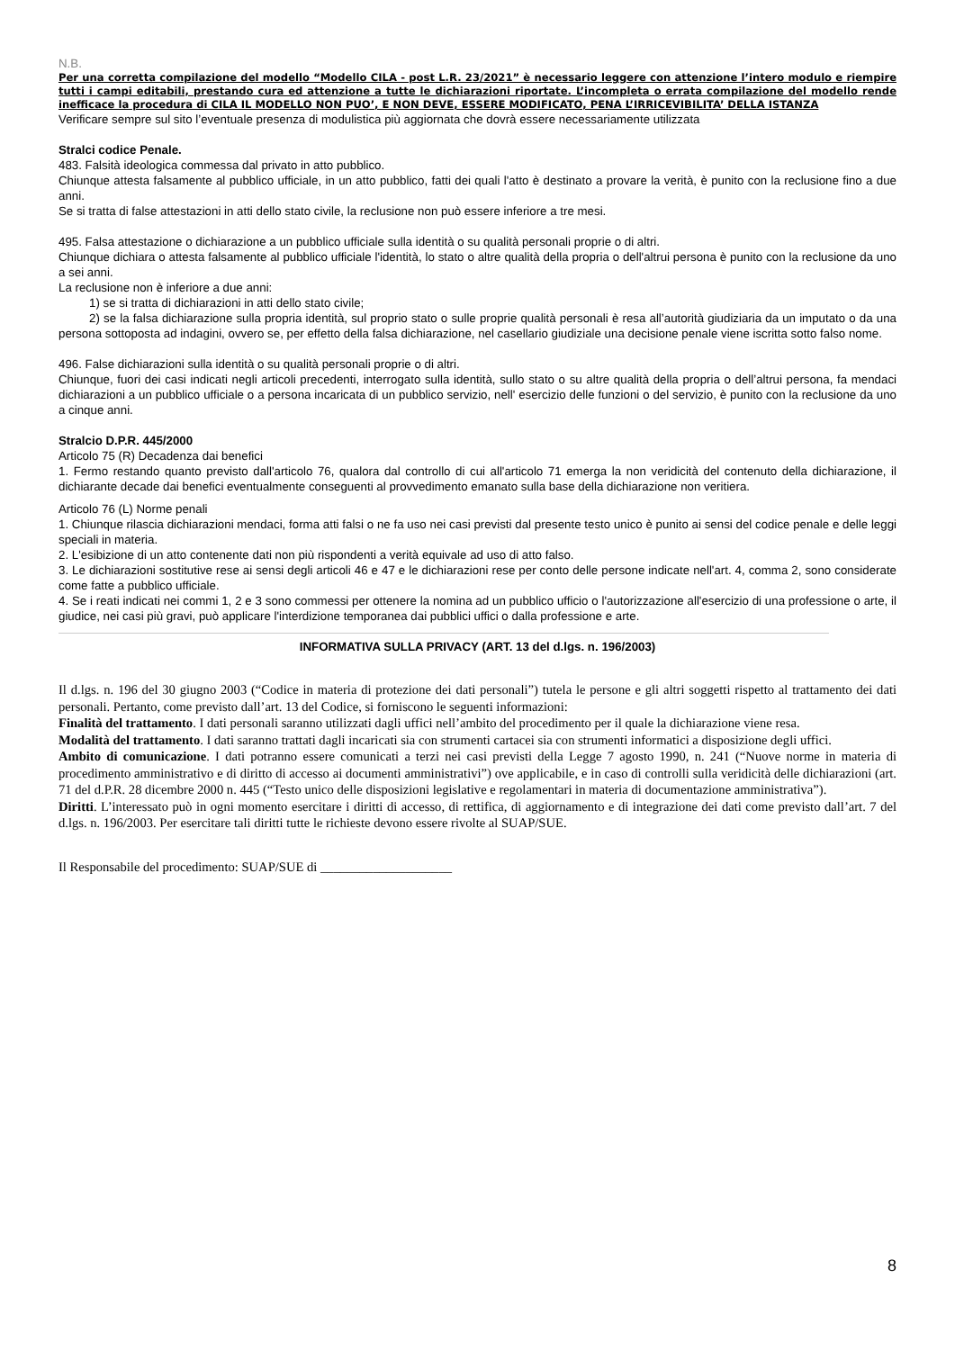N.B.
Per una corretta compilazione del modello “Modello CILA - post L.R. 23/2021” è necessario leggere con attenzione l’intero modulo e riempire tutti i campi editabili, prestando cura ed attenzione a tutte le dichiarazioni riportate. L’incompleta o errata compilazione del modello rende inefficace la procedura di CILA IL MODELLO NON PUO’, E NON DEVE, ESSERE MODIFICATO, PENA L’IRRICEVIBILITA’ DELLA ISTANZA
Verificare sempre sul sito l’eventuale presenza di modulistica più aggiornata che dovrà essere necessariamente utilizzata
Stralci codice Penale.
483. Falsità ideologica commessa dal privato in atto pubblico.
Chiunque attesta falsamente al pubblico ufficiale, in un atto pubblico, fatti dei quali l'atto è destinato a provare la verità, è punito con la reclusione fino a due anni.
Se si tratta di false attestazioni in atti dello stato civile, la reclusione non può essere inferiore a tre mesi.
495. Falsa attestazione o dichiarazione a un pubblico ufficiale sulla identità o su qualità personali proprie o di altri.
Chiunque dichiara o attesta falsamente al pubblico ufficiale l'identità, lo stato o altre qualità della propria o dell'altrui persona è punito con la reclusione da uno a sei anni.
La reclusione non è inferiore a due anni:
1) se si tratta di dichiarazioni in atti dello stato civile;
2) se la falsa dichiarazione sulla propria identità, sul proprio stato o sulle proprie qualità personali è resa all’autorità giudiziaria da un imputato o da una persona sottoposta ad indagini, ovvero se, per effetto della falsa dichiarazione, nel casellario giudiziale una decisione penale viene iscritta sotto falso nome.
496. False dichiarazioni sulla identità o su qualità personali proprie o di altri.
Chiunque, fuori dei casi indicati negli articoli precedenti, interrogato sulla identità, sullo stato o su altre qualità della propria o dell’altrui persona, fa mendaci dichiarazioni a un pubblico ufficiale o a persona incaricata di un pubblico servizio, nell' esercizio delle funzioni o del servizio, è punito con la reclusione da uno a cinque anni.
Stralcio D.P.R. 445/2000
Articolo 75 (R) Decadenza dai benefici
1. Fermo restando quanto previsto dall'articolo 76, qualora dal controllo di cui all'articolo 71 emerga la non veridicità del contenuto della dichiarazione, il dichiarante decade dai benefici eventualmente conseguenti al provvedimento emanato sulla base della dichiarazione non veritiera.
Articolo 76 (L) Norme penali
1. Chiunque rilascia dichiarazioni mendaci, forma atti falsi o ne fa uso nei casi previsti dal presente testo unico è punito ai sensi del codice penale e delle leggi speciali in materia.
2. L'esibizione di un atto contenente dati non più rispondenti a verità equivale ad uso di atto falso.
3. Le dichiarazioni sostitutive rese ai sensi degli articoli 46 e 47 e le dichiarazioni rese per conto delle persone indicate nell'art. 4, comma 2, sono considerate come fatte a pubblico ufficiale.
4. Se i reati indicati nei commi 1, 2 e 3 sono commessi per ottenere la nomina ad un pubblico ufficio o l'autorizzazione all'esercizio di una professione o arte, il giudice, nei casi più gravi, può applicare l'interdizione temporanea dai pubblici uffici o dalla professione e arte.
INFORMATIVA SULLA PRIVACY (ART. 13 del d.lgs. n. 196/2003)
Il d.lgs. n. 196 del 30 giugno 2003 (“Codice in materia di protezione dei dati personali”) tutela le persone e gli altri soggetti rispetto al trattamento dei dati personali. Pertanto, come previsto dall’art. 13 del Codice, si forniscono le seguenti informazioni:
Finalità del trattamento. I dati personali saranno utilizzati dagli uffici nell’ambito del procedimento per il quale la dichiarazione viene resa.
Modalità del trattamento. I dati saranno trattati dagli incaricati sia con strumenti cartacei sia con strumenti informatici a disposizione degli uffici.
Ambito di comunicazione. I dati potranno essere comunicati a terzi nei casi previsti della Legge 7 agosto 1990, n. 241 (“Nuove norme in materia di procedimento amministrativo e di diritto di accesso ai documenti amministrativi”) ove applicabile, e in caso di controlli sulla veridicità delle dichiarazioni (art. 71 del d.P.R. 28 dicembre 2000 n. 445 (“Testo unico delle disposizioni legislative e regolamentari in materia di documentazione amministrativa”).
Diritti. L’interessato può in ogni momento esercitare i diritti di accesso, di rettifica, di aggiornamento e di integrazione dei dati come previsto dall’art. 7 del d.lgs. n. 196/2003. Per esercitare tali diritti tutte le richieste devono essere rivolte al SUAP/SUE.
Il Responsabile del procedimento: SUAP/SUE di ____________________
8